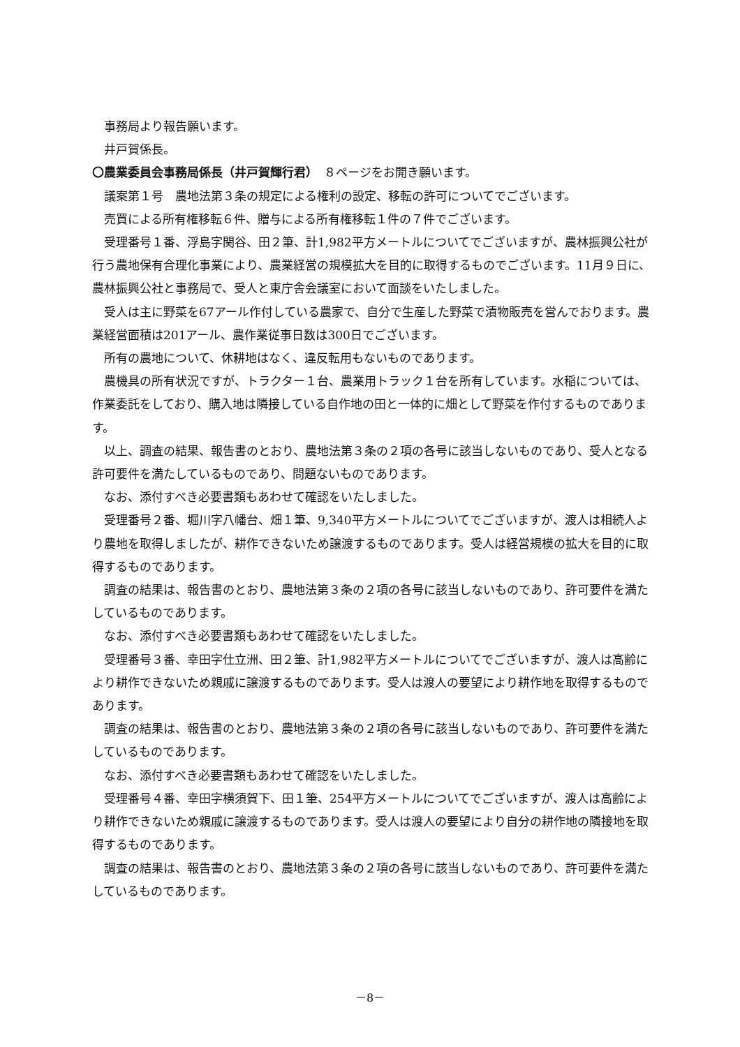事務局より報告願います。
井戸賀係長。
〇農業委員会事務局係長（井戸賀輝行君）　８ページをお開き願います。
議案第１号　農地法第３条の規定による権利の設定、移転の許可についてでございます。
売買による所有権移転６件、贈与による所有権移転１件の７件でございます。
受理番号１番、浮島字関谷、田２筆、計1,982平方メートルについてでございますが、農林振興公社が行う農地保有合理化事業により、農業経営の規模拡大を目的に取得するものでございます。11月９日に、農林振興公社と事務局で、受人と東庁舎会議室において面談をいたしました。
受人は主に野菜を67アール作付している農家で、自分で生産した野菜で漬物販売を営んでおります。農業経営面積は201アール、農作業従事日数は300日でございます。
所有の農地について、休耕地はなく、違反転用もないものであります。
農機具の所有状況ですが、トラクター１台、農業用トラック１台を所有しています。水稲については、作業委託をしており、購入地は隣接している自作地の田と一体的に畑として野菜を作付するものであります。
以上、調査の結果、報告書のとおり、農地法第３条の２項の各号に該当しないものであり、受人となる許可要件を満たしているものであり、問題ないものであります。
なお、添付すべき必要書類もあわせて確認をいたしました。
受理番号２番、堀川字八幡台、畑１筆、9,340平方メートルについてでございますが、渡人は相続人より農地を取得しましたが、耕作できないため譲渡するものであります。受人は経営規模の拡大を目的に取得するものであります。
調査の結果は、報告書のとおり、農地法第３条の２項の各号に該当しないものであり、許可要件を満たしているものであります。
なお、添付すべき必要書類もあわせて確認をいたしました。
受理番号３番、幸田字仕立洲、田２筆、計1,982平方メートルについてでございますが、渡人は高齢により耕作できないため親戚に譲渡するものであります。受人は渡人の要望により耕作地を取得するものであります。
調査の結果は、報告書のとおり、農地法第３条の２項の各号に該当しないものであり、許可要件を満たしているものであります。
なお、添付すべき必要書類もあわせて確認をいたしました。
受理番号４番、幸田字横須賀下、田１筆、254平方メートルについてでございますが、渡人は高齢により耕作できないため親戚に譲渡するものであります。受人は渡人の要望により自分の耕作地の隣接地を取得するものであります。
調査の結果は、報告書のとおり、農地法第３条の２項の各号に該当しないものであり、許可要件を満たしているものであります。
－8－